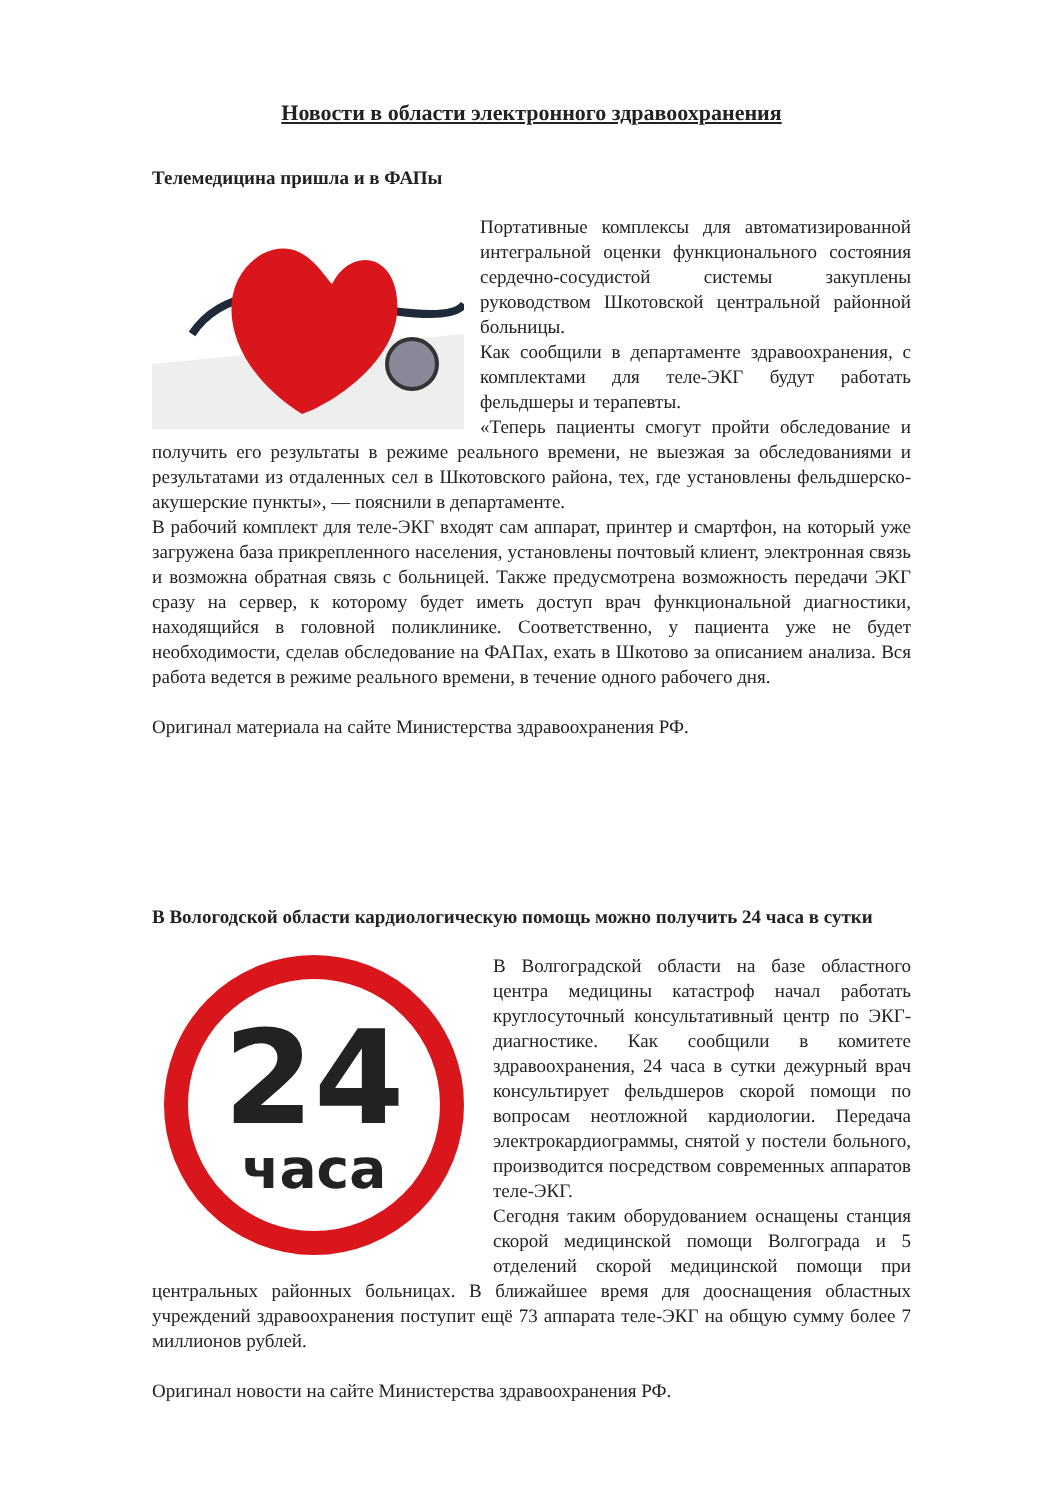Новости в области электронного здравоохранения
Телемедицина пришла и в ФАПы
Портативные комплексы для автоматизированной интегральной оценки функционального состояния сердечно-сосудистой системы закуплены руководством Шкотовской центральной районной больницы.
Как сообщили в департаменте здравоохранения, с комплектами для теле-ЭКГ будут работать фельдшеры и терапевты.
«Теперь пациенты смогут пройти обследование и получить его результаты в режиме реального времени, не выезжая за обследованиями и результатами из отдаленных сел в Шкотовского района, тех, где установлены фельдшерско-акушерские пункты», — пояснили в департаменте.
В рабочий комплект для теле-ЭКГ входят сам аппарат, принтер и смартфон, на который уже загружена база прикрепленного населения, установлены почтовый клиент, электронная связь и возможна обратная связь с больницей. Также предусмотрена возможность передачи ЭКГ сразу на сервер, к которому будет иметь доступ врач функциональной диагностики, находящийся в головной поликлинике. Соответственно, у пациента уже не будет необходимости, сделав обследование на ФАПах, ехать в Шкотово за описанием анализа. Вся работа ведется в режиме реального времени, в течение одного рабочего дня.
Оригинал материала на сайте Министерства здравоохранения РФ.
В Вологодской области кардиологическую помощь можно получить 24 часа в сутки
24
часа
В Волгоградской области на базе областного центра медицины катастроф начал работать круглосуточный консультативный центр по ЭКГ-диагностике. Как сообщили в комитете здравоохранения, 24 часа в сутки дежурный врач консультирует фельдшеров скорой помощи по вопросам неотложной кардиологии. Передача электрокардиограммы, снятой у постели больного, производится посредством современных аппаратов теле-ЭКГ.
Сегодня таким оборудованием оснащены станция скорой медицинской помощи Волгограда и 5 отделений скорой медицинской помощи при центральных районных больницах. В ближайшее время для дооснащения областных учреждений здравоохранения поступит ещё 73 аппарата теле-ЭКГ на общую сумму более 7 миллионов рублей.
Оригинал новости на сайте Министерства здравоохранения РФ.